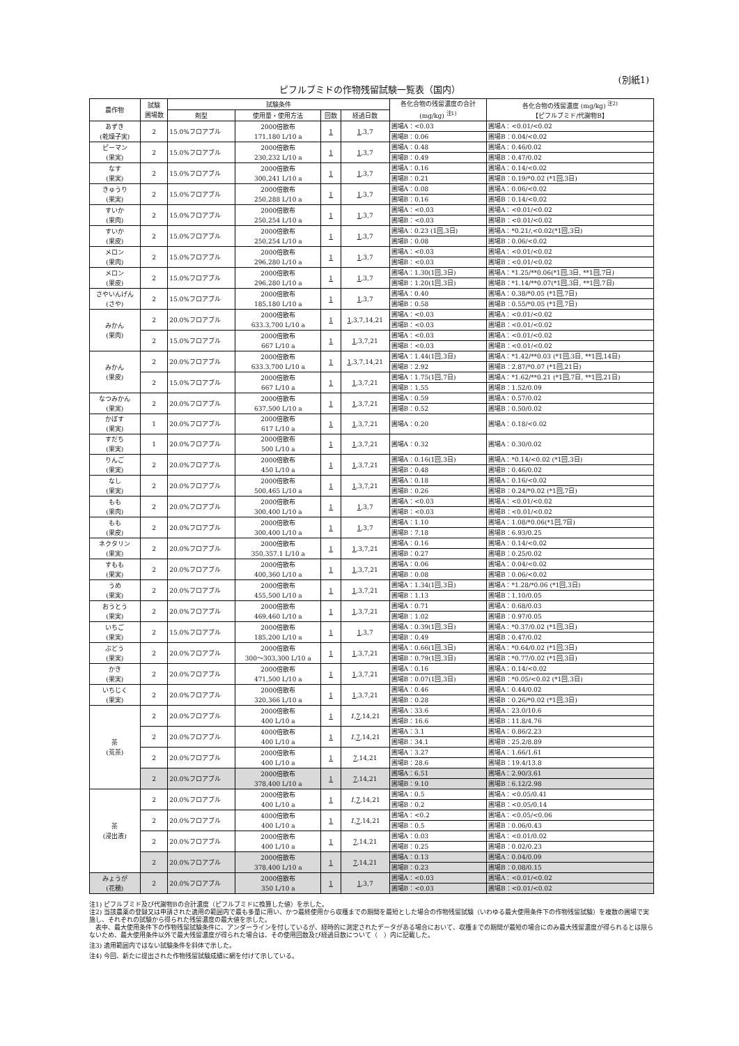(別紙1)
ピフルブミドの作物残留試験一覧表（国内）
| 農作物 | 試験 圃場数 | 試験条件 | | | | 各化合物の残留濃度の合計 (mg/kg) <sup>注1)</sup> | 各化合物の残留濃度 (mg/kg) <sup>注2)</sup> 【ピフルブミド/代謝物B】 |
| --- | --- | --- | --- | --- | --- | --- | --- |
| | | 剤型 | 使用量・使用方法 | 回数 | 経過日数 | | |
| あずき (乾燥子実) | 2 | 15.0%フロアブル | 2000倍散布 171,180 L/10 a | 1 | 1 ,3,7 | 圃場A：<0.03 | 圃場A：<0.01/<0.02 |
| | | | | | | 圃場B：0.06 | 圃場B：0.04/<0.02 |
| ピーマン (果実) | 2 | 15.0%フロアブル | 2000倍散布 230,232 L/10 a | 1 | 1 ,3,7 | 圃場A：0.48 | 圃場A：0.46/0.02 |
| | | | | | | 圃場B：0.49 | 圃場B：0.47/0.02 |
| なす (果実) | 2 | 15.0%フロアブル | 2000倍散布 300,241 L/10 a | 1 | 1 ,3,7 | 圃場A：0.16 | 圃場A：0.14/<0.02 |
| | | | | | | 圃場B：0.21 | 圃場B：0.19/*0.02 (*1回,3日) |
| きゅうり (果実) | 2 | 15.0%フロアブル | 2000倍散布 250,288 L/10 a | 1 | 1 ,3,7 | 圃場A：0.08 | 圃場A：0.06/<0.02 |
| | | | | | | 圃場B：0.16 | 圃場B：0.14/<0.02 |
| すいか (果肉) | 2 | 15.0%フロアブル | 2000倍散布 250,254 L/10 a | 1 | 1 ,3,7 | 圃場A：<0.03 | 圃場A：<0.01/<0.02 |
| | | | | | | 圃場B：<0.03 | 圃場B：<0.01/<0.02 |
| すいか (果皮) | 2 | 15.0%フロアブル | 2000倍散布 250,254 L/10 a | 1 | 1 ,3,7 | 圃場A：0.23 (1回,3日) | 圃場A：*0.21/,<0.02(*1回,3日) |
| | | | | | | 圃場B：0.08 | 圃場B：0.06/<0.02 |
| メロン (果肉) | 2 | 15.0%フロアブル | 2000倍散布 296,280 L/10 a | 1 | 1 ,3,7 | 圃場A：<0.03 | 圃場A：<0.01/<0.02 |
| | | | | | | 圃場B：<0.03 | 圃場B：<0.01/<0.02 |
| メロン (果皮) | 2 | 15.0%フロアブル | 2000倍散布 296,280 L/10 a | 1 | 1 ,3,7 | 圃場A：1.30(1回,3日) | 圃場A：*1.25/**0.06(*1回,3日, **1回,7日) |
| | | | | | | 圃場B：1.20(1回,3日) | 圃場B：*1.14/**0.07(*1回,3日, **1回,7日) |
| さやいんげん (さや) | 2 | 15.0%フロアブル | 2000倍散布 185,180 L/10 a | 1 | 1 ,3,7 | 圃場A：0.40 | 圃場A：0.38/*0.05 (*1回,7日) |
| | | | | | | 圃場B：0.58 | 圃場B：0.55/*0.05 (*1回,7日) |
| みかん (果肉) | 2 | 20.0%フロアブル | 2000倍散布 633.3,700 L/10 a | 1 | 1 ,3,7,14,21 | 圃場A：<0.03 | 圃場A：<0.01/<0.02 |
| | | | | | | 圃場B：<0.03 | 圃場B：<0.01/<0.02 |
| | 2 | 15.0%フロアブル | 2000倍散布 667 L/10 a | 1 | 1 ,3,7,21 | 圃場A：<0.03 | 圃場A：<0.01/<0.02 |
| | | | | | | 圃場B：<0.03 | 圃場B：<0.01/<0.02 |
| みかん (果皮) | 2 | 20.0%フロアブル | 2000倍散布 633.3,700 L/10 a | 1 | 1 ,3,7,14,21 | 圃場A：1.44(1回,3日) | 圃場A：*1.42/**0.03 (*1回,3日, **1回,14日) |
| | | | | | | 圃場B：2.92 | 圃場B：2.87/*0.07 (*1回,21日) |
| | 2 | 15.0%フロアブル | 2000倍散布 667 L/10 a | 1 | 1 ,3,7,21 | 圃場A：1.75(1回,7日) | 圃場A：*1.62/**0.21 (*1回,7日, **1回,21日) |
| | | | | | | 圃場B：1.55 | 圃場B：1.52/0.09 |
| なつみかん (果実) | 2 | 20.0%フロアブル | 2000倍散布 637,500 L/10 a | 1 | 1 ,3,7,21 | 圃場A：0.59 | 圃場A：0.57/0.02 |
| | | | | | | 圃場B：0.52 | 圃場B：0.50/0.02 |
| かぼす (果実) | 1 | 20.0%フロアブル | 2000倍散布 617 L/10 a | 1 | 1 ,3,7,21 | 圃場A：0.20 | 圃場A：0.18/<0.02 |
| すだち (果実) | 1 | 20.0%フロアブル | 2000倍散布 500 L/10 a | 1 | 1 ,3,7,21 | 圃場A：0.32 | 圃場A：0.30/0.02 |
| りんご (果実) | 2 | 20.0%フロアブル | 2000倍散布 450 L/10 a | 1 | 1 ,3,7,21 | 圃場A：0.16(1回,3日) | 圃場A：*0.14/<0.02 (*1回,3日) |
| | | | | | | 圃場B：0.48 | 圃場B：0.46/0.02 |
| なし (果実) | 2 | 20.0%フロアブル | 2000倍散布 500,465 L/10 a | 1 | 1 ,3,7,21 | 圃場A：0.18 | 圃場A：0.16/<0.02 |
| | | | | | | 圃場B：0.26 | 圃場B：0.24/*0.02 (*1回,7日) |
| もも (果肉) | 2 | 20.0%フロアブル | 2000倍散布 300,400 L/10 a | 1 | 1 ,3,7 | 圃場A：<0.03 | 圃場A：<0.01/<0.02 |
| | | | | | | 圃場B：<0.03 | 圃場B：<0.01/<0.02 |
| もも (果皮) | 2 | 20.0%フロアブル | 2000倍散布 300,400 L/10 a | 1 | 1 ,3,7 | 圃場A：1.10 | 圃場A：1.08/*0.06(*1回,7日) |
| | | | | | | 圃場B：7.18 | 圃場B：6.93/0.25 |
| ネクタリン (果実) | 2 | 20.0%フロアブル | 2000倍散布 350,357.1 L/10 a | 1 | 1 ,3,7,21 | 圃場A：0.16 | 圃場A：0.14/<0.02 |
| | | | | | | 圃場B：0.27 | 圃場B：0.25/0.02 |
| すもも (果実) | 2 | 20.0%フロアブル | 2000倍散布 400,360 L/10 a | 1 | 1 ,3,7,21 | 圃場A：0.06 | 圃場A：0.04/<0.02 |
| | | | | | | 圃場B：0.08 | 圃場B：0.06/<0.02 |
| うめ (果実) | 2 | 20.0%フロアブル | 2000倍散布 455,500 L/10 a | 1 | 1 ,3,7,21 | 圃場A：1.34(1回,3日) | 圃場A：*1.28/*0.06 (*1回,3日) |
| | | | | | | 圃場B：1.13 | 圃場B：1.10/0.05 |
| おうとう (果実) | 2 | 20.0%フロアブル | 2000倍散布 469,460 L/10 a | 1 | 1 ,3,7,21 | 圃場A：0.71 | 圃場A：0.68/0.03 |
| | | | | | | 圃場B：1.02 | 圃場B：0.97/0.05 |
| いちご (果実) | 2 | 15.0%フロアブル | 2000倍散布 185,200 L/10 a | 1 | 1 ,3,7 | 圃場A：0.39(1回,3日) | 圃場A：*0.37/0.02 (*1回,3日) |
| | | | | | | 圃場B：0.49 | 圃場B：0.47/0.02 |
| ぶどう (果実) | 2 | 20.0%フロアブル | 2000倍散布 300～303,300 L/10 a | 1 | 1 ,3,7,21 | 圃場A：0.66(1回,3日) | 圃場A：*0.64/0.02 (*1回,3日) |
| | | | | | | 圃場B：0.79(1回,3日) | 圃場B：*0.77/0.02 (*1回,3日) |
| かき (果実) | 2 | 20.0%フロアブル | 2000倍散布 471,500 L/10 a | 1 | 1 ,3,7,21 | 圃場A：0.16 | 圃場A：0.14/<0.02 |
| | | | | | | 圃場B：0.07(1回,3日) | 圃場B：*0.05/<0.02 (*1回,3日) |
| いちじく (果実) | 2 | 20.0%フロアブル | 2000倍散布 320,366 L/10 a | 1 | 1 ,3,7,21 | 圃場A：0.46 | 圃場A：0.44/0.02 |
| | | | | | | 圃場B：0.28 | 圃場B：0.26/*0.02 (*1回,3日) |
| 茶 (荒茶) | 2 | 20.0%フロアブル | 2000倍散布 400 L/10 a | 1 | 1 , 7 ,14,21 | 圃場A：33.6 | 圃場A：23.0/10.6 |
| | | | | | | 圃場B：16.6 | 圃場B：11.8/4.76 |
| | 2 | 20.0%フロアブル | 4000倍散布 400 L/10 a | 1 | 1 , 7 ,14,21 | 圃場A：3.1 | 圃場A：0.86/2.23 |
| | | | | | | 圃場B：34.1 | 圃場B：25.2/8.89 |
| | 2 | 20.0%フロアブル | 2000倍散布 400 L/10 a | 1 | 7 ,14,21 | 圃場A：3.27 | 圃場A：1.66/1.61 |
| | | | | | | 圃場B：28.6 | 圃場B：19.4/13.8 |
| | 2 | 20.0%フロアブル | 2000倍散布 378,400 L/10 a | 1 | 7 ,14,21 | 圃場A：6.51 | 圃場A：2.90/3.61 |
| | | | | | | 圃場B：9.10 | 圃場B：6.12/2.98 |
| 茶 (浸出液) | 2 | 20.0%フロアブル | 2000倍散布 400 L/10 a | 1 | 1 , 7 ,14,21 | 圃場A：0.5 | 圃場A：<0.05/0.41 |
| | | | | | | 圃場B：0.2 | 圃場B：<0.05/0.14 |
| | 2 | 20.0%フロアブル | 4000倍散布 400 L/10 a | 1 | 1 , 7 ,14,21 | 圃場A：<0.2 | 圃場A：<0.05/<0.06 |
| | | | | | | 圃場B：0.5 | 圃場B：0.06/0.43 |
| | 2 | 20.0%フロアブル | 2000倍散布 400 L/10 a | 1 | 7 ,14,21 | 圃場A：0.03 | 圃場A：<0.01/0.02 |
| | | | | | | 圃場B：0.25 | 圃場B：0.02/0.23 |
| | 2 | 20.0%フロアブル | 2000倍散布 378,400 L/10 a | 1 | 7 ,14,21 | 圃場A：0.13 | 圃場A：0.04/0.09 |
| | | | | | | 圃場B：0.23 | 圃場B：0.08/0.15 |
| みょうが (花穂) | 2 | 20.0%フロアブル | 2000倍散布 350 L/10 a | 1 | 1 ,3,7 | 圃場A：<0.03 | 圃場A：<0.01/<0.02 |
| | | | | | | 圃場B：<0.03 | 圃場B：<0.01/<0.02 |
注1) ピフルブミド及び代謝物Bの合計濃度（ピフルブミドに換算した値）を示した。
注2) 当該農薬の登録又は申請された適用の範囲内で最も多量に用い、かつ最終使用から収穫までの期間を最短とした場合の作物残留試験（いわゆる最大使用条件下の作物残留試験）を複数の圃場で実施し、それぞれの試験から得られた残留濃度の最大値を示した。
　表中、最大使用条件下の作物残留試験条件に、アンダーラインを付しているが、経時的に測定されたデータがある場合において、収穫までの期間が最短の場合にのみ最大残留濃度が得られるとは限らないため、最大使用条件以外で最大残留濃度が得られた場合は、その使用回数及び経過日数について（　）内に記載した。
注3) 適用範囲内ではない試験条件を斜体で示した。
注4) 今回、新たに提出された作物残留試験成績に網を付けて示している。